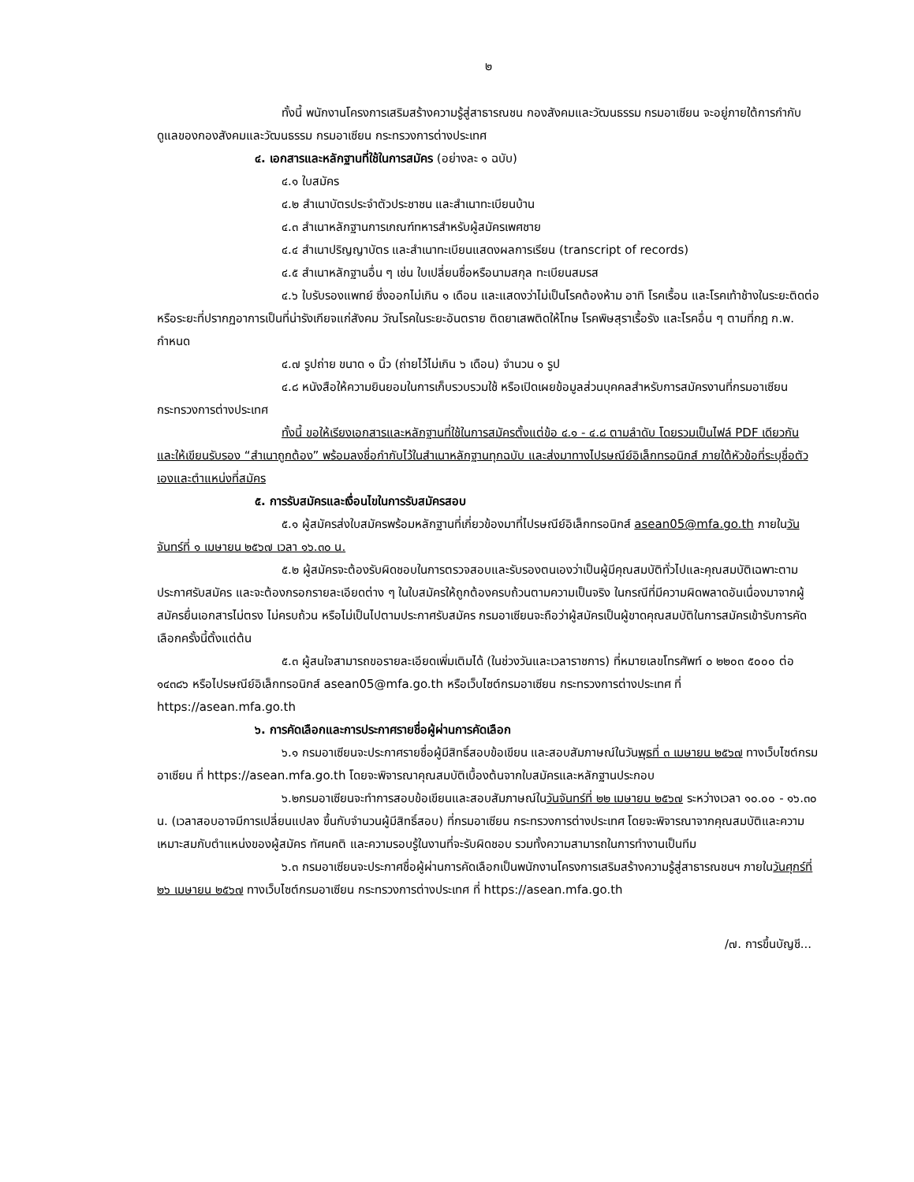๒
ทั้งนี้ พนักงานโครงการเสริมสร้างความรู้สู่สาธารณชน กองสังคมและวัฒนธรรม กรมอาเซียน จะอยู่ภายใต้การกำกับดูแลของกองสังคมและวัฒนธรรม กรมอาเซียน กระทรวงการต่างประเทศ
๔. เอกสารและหลักฐานที่ใช้ในการสมัคร (อย่างละ ๑ ฉบับ)
๔.๑ ใบสมัคร
๔.๒ สำเนาบัตรประจำตัวประชาชน และสำเนาทะเบียนบ้าน
๔.๓ สำเนาหลักฐานการเกณฑ์ทหารสำหรับผู้สมัครเพศชาย
๔.๔ สำเนาปริญญาบัตร และสำเนาทะเบียนแสดงผลการเรียน (transcript of records)
๔.๕ สำเนาหลักฐานอื่น ๆ เช่น ใบเปลี่ยนชื่อหรือนามสกุล ทะเบียนสมรส
๔.๖ ใบรับรองแพทย์ ซึ่งออกไม่เกิน ๑ เดือน และแสดงว่าไม่เป็นโรคต้องห้าม อาทิ โรคเรื้อน และโรคเท้าช้างในระยะติดต่อหรือระยะที่ปรากฏอาการเป็นที่น่ารังเกียจแก่สังคม วัณโรคในระยะอันตราย ติดยาเสพติดให้โทษ โรคพิษสุราเรื้อรัง และโรคอื่น ๆ ตามที่กฎ ก.พ. กำหนด
๔.๗ รูปถ่าย ขนาด ๑ นิ้ว (ถ่ายไว้ไม่เกิน ๖ เดือน) จำนวน ๑ รูป
๔.๘ หนังสือให้ความยินยอมในการเก็บรวบรวมใช้ หรือเปิดเผยข้อมูลส่วนบุคคลสำหรับการสมัครงานที่กรมอาเซียน กระทรวงการต่างประเทศ
ทั้งนี้ ขอให้เรียงเอกสารและหลักฐานที่ใช้ในการสมัครตั้งแต่ข้อ ๔.๑ - ๔.๘ ตามลำดับ โดยรวมเป็นไฟล์ PDF เดียวกัน และให้เขียนรับรอง “สำเนาถูกต้อง” พร้อมลงชื่อกำกับไว้ในสำเนาหลักฐานทุกฉบับ และส่งมาทางไปรษณีย์อิเล็กทรอนิกส์ ภายใต้หัวข้อที่ระบุชื่อตัวเองและตำแหน่งที่สมัคร
๕. การรับสมัครและเงื่อนไขในการรับสมัครสอบ
๕.๑ ผู้สมัครส่งใบสมัครพร้อมหลักฐานที่เกี่ยวข้องมาที่ไปรษณีย์อิเล็กทรอนิกส์ asean05@mfa.go.th ภายในวันจันทร์ที่ ๑ เมษายน ๒๕๖๗ เวลา ๑๖.๓๐ น.
๕.๒ ผู้สมัครจะต้องรับผิดชอบในการตรวจสอบและรับรองตนเองว่าเป็นผู้มีคุณสมบัติทั่วไปและคุณสมบัติเฉพาะตามประกาศรับสมัคร และจะต้องกรอกรายละเอียดต่าง ๆ ในใบสมัครให้ถูกต้องครบถ้วนตามความเป็นจริง ในกรณีที่มีความผิดพลาดอันเนื่องมาจากผู้สมัครยื่นเอกสารไม่ตรง ไม่ครบถ้วน หรือไม่เป็นไปตามประกาศรับสมัคร กรมอาเซียนจะถือว่าผู้สมัครเป็นผู้ขาดคุณสมบัติในการสมัครเข้ารับการคัดเลือกครั้งนี้ตั้งแต่ต้น
๕.๓ ผู้สนใจสามารถขอรายละเอียดเพิ่มเติมได้ (ในช่วงวันและเวลาราชการ) ที่หมายเลขโทรศัพท์ ๐ ๒๒๐๓ ๕๐๐๐ ต่อ ๑๔๓๘๖ หรือไปรษณีย์อิเล็กทรอนิกส์ asean05@mfa.go.th หรือเว็บไซต์กรมอาเซียน กระทรวงการต่างประเทศ ที่ https://asean.mfa.go.th
๖. การคัดเลือกและการประกาศรายชื่อผู้ผ่านการคัดเลือก
๖.๑ กรมอาเซียนจะประกาศรายชื่อผู้มีสิทธิ์สอบข้อเขียน และสอบสัมภาษณ์ในวันพุธที่ ๓ เมษายน ๒๕๖๗ ทางเว็บไซต์กรมอาเซียน ที่ https://asean.mfa.go.th โดยจะพิจารณาคุณสมบัติเบื้องต้นจากใบสมัครและหลักฐานประกอบ
๖.๒กรมอาเซียนจะทำการสอบข้อเขียนและสอบสัมภาษณ์ในวันจันทร์ที่ ๒๒ เมษายน ๒๕๖๗ ระหว่างเวลา ๑๐.๐๐ - ๑๖.๓๐ น. (เวลาสอบอาจมีการเปลี่ยนแปลง ขึ้นกับจำนวนผู้มีสิทธิ์สอบ) ที่กรมอาเซียน กระทรวงการต่างประเทศ โดยจะพิจารณาจากคุณสมบัติและความเหมาะสมกับตำแหน่งของผู้สมัคร ทัศนคติ และความรอบรู้ในงานที่จะรับผิดชอบ รวมทั้งความสามารถในการทำงานเป็นทีม
๖.๓ กรมอาเซียนจะประกาศชื่อผู้ผ่านการคัดเลือกเป็นพนักงานโครงการเสริมสร้างความรู้สู่สาธารณชนฯ ภายในวันศุกร์ที่ ๒๖ เมษายน ๒๕๖๗ ทางเว็บไซต์กรมอาเซียน กระทรวงการต่างประเทศ ที่ https://asean.mfa.go.th
/๗. การขึ้นบัญชี...